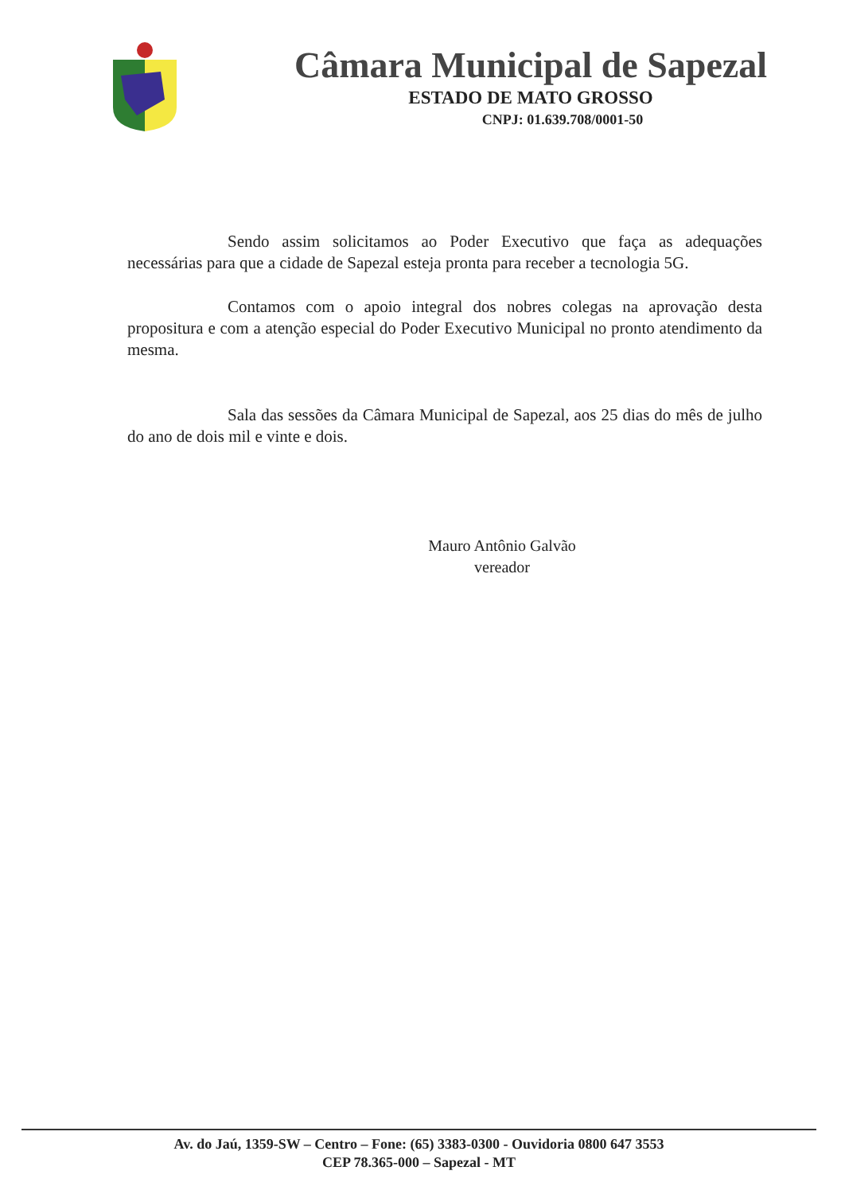Câmara Municipal de Sapezal
ESTADO DE MATO GROSSO
CNPJ: 01.639.708/0001-50
Sendo assim solicitamos ao Poder Executivo que faça as adequações necessárias para que a cidade de Sapezal esteja pronta para receber a tecnologia 5G.
Contamos com o apoio integral dos nobres colegas na aprovação desta propositura e com a atenção especial do Poder Executivo Municipal no pronto atendimento da mesma.
Sala das sessões da Câmara Municipal de Sapezal, aos 25 dias do mês de julho do ano de dois mil e vinte e dois.
Mauro Antônio Galvão
vereador
Av. do Jaú, 1359-SW – Centro – Fone: (65) 3383-0300 - Ouvidoria 0800 647 3553
CEP 78.365-000 – Sapezal - MT